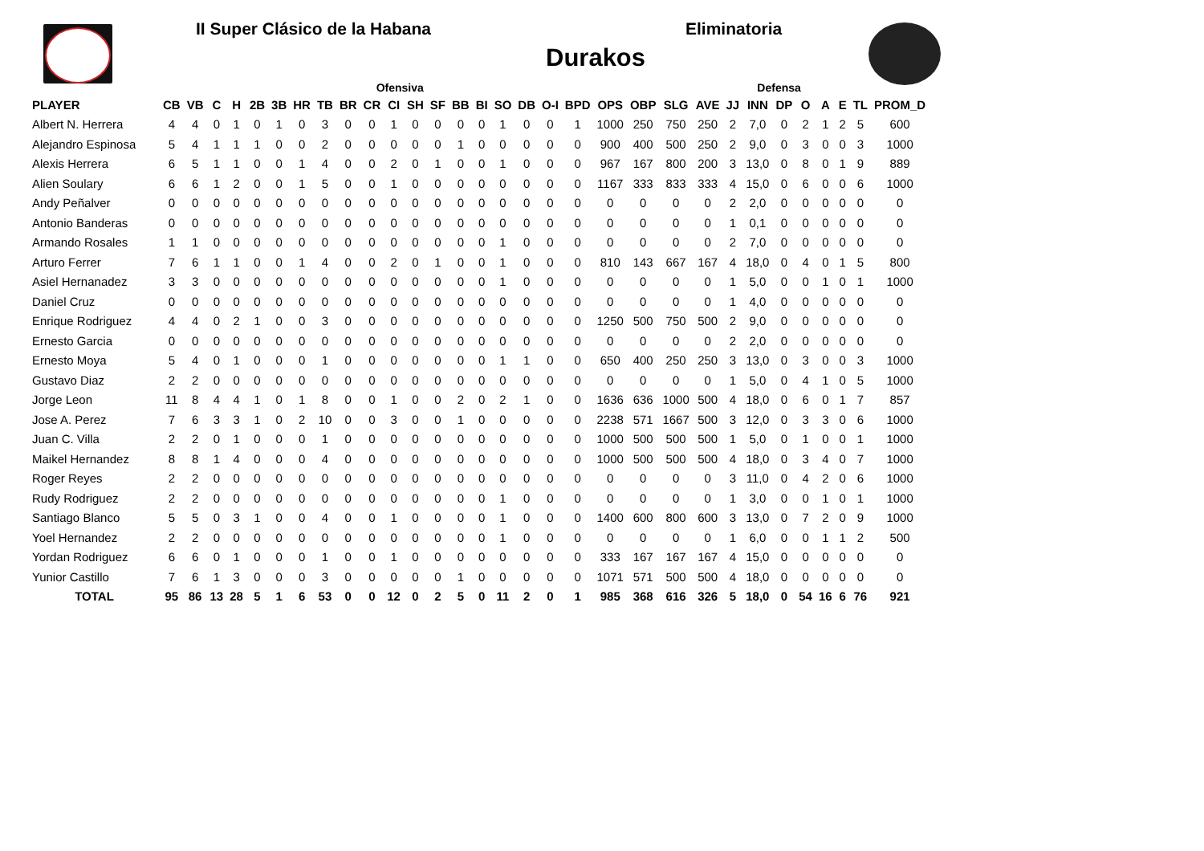II Super Clásico de la Habana Eliminatoria
Durakos
| | Ofensiva | | | | | | | | | | | | | | | | | | | | | | | | Defensa | | | | | | |
| --- | --- | --- | --- | --- | --- | --- | --- | --- | --- | --- | --- | --- | --- | --- | --- | --- | --- | --- | --- | --- | --- | --- | --- | --- | --- | --- | --- | --- | --- | --- | --- |
| PLAYER | CB | VB | C | H | 2B | 3B | HR | TB | BR | CR | CI | SH | SF | BB | BI | SO | DB | O-I | BPD | OPS | OBP | SLG | AVE | JJ | INN | DP | O | A | E | TL | PROM_D |
| Albert N. Herrera | 4 | 4 | 0 | 1 | 0 | 1 | 0 | 3 | 0 | 0 | 1 | 0 | 0 | 0 | 0 | 1 | 0 | 0 | 1 | 1000 | 250 | 750 | 250 | 2 | 7,0 | 0 | 2 | 1 | 2 | 5 | 600 |
| Alejandro Espinosa | 5 | 4 | 1 | 1 | 1 | 0 | 0 | 2 | 0 | 0 | 0 | 0 | 0 | 1 | 0 | 0 | 0 | 0 | 0 | 900 | 400 | 500 | 250 | 2 | 9,0 | 0 | 3 | 0 | 0 | 3 | 1000 |
| Alexis Herrera | 6 | 5 | 1 | 1 | 0 | 0 | 1 | 4 | 0 | 0 | 2 | 0 | 1 | 0 | 0 | 1 | 0 | 0 | 0 | 967 | 167 | 800 | 200 | 3 | 13,0 | 0 | 8 | 0 | 1 | 9 | 889 |
| Alien Soulary | 6 | 6 | 1 | 2 | 0 | 0 | 1 | 5 | 0 | 0 | 1 | 0 | 0 | 0 | 0 | 0 | 0 | 0 | 0 | 1167 | 333 | 833 | 333 | 4 | 15,0 | 0 | 6 | 0 | 0 | 6 | 1000 |
| Andy Peñalver | 0 | 0 | 0 | 0 | 0 | 0 | 0 | 0 | 0 | 0 | 0 | 0 | 0 | 0 | 0 | 0 | 0 | 0 | 0 | 0 | 0 | 0 | 0 | 2 | 2,0 | 0 | 0 | 0 | 0 | 0 | 0 |
| Antonio Banderas | 0 | 0 | 0 | 0 | 0 | 0 | 0 | 0 | 0 | 0 | 0 | 0 | 0 | 0 | 0 | 0 | 0 | 0 | 0 | 0 | 0 | 0 | 0 | 1 | 0,1 | 0 | 0 | 0 | 0 | 0 | 0 |
| Armando Rosales | 1 | 1 | 0 | 0 | 0 | 0 | 0 | 0 | 0 | 0 | 0 | 0 | 0 | 0 | 0 | 1 | 0 | 0 | 0 | 0 | 0 | 0 | 0 | 2 | 7,0 | 0 | 0 | 0 | 0 | 0 | 0 |
| Arturo Ferrer | 7 | 6 | 1 | 1 | 0 | 0 | 1 | 4 | 0 | 0 | 2 | 0 | 1 | 0 | 0 | 1 | 0 | 0 | 0 | 810 | 143 | 667 | 167 | 4 | 18,0 | 0 | 4 | 0 | 1 | 5 | 800 |
| Asiel Hernanadez | 3 | 3 | 0 | 0 | 0 | 0 | 0 | 0 | 0 | 0 | 0 | 0 | 0 | 0 | 0 | 1 | 0 | 0 | 0 | 0 | 0 | 0 | 0 | 1 | 5,0 | 0 | 0 | 1 | 0 | 1 | 1000 |
| Daniel Cruz | 0 | 0 | 0 | 0 | 0 | 0 | 0 | 0 | 0 | 0 | 0 | 0 | 0 | 0 | 0 | 0 | 0 | 0 | 0 | 0 | 0 | 0 | 0 | 1 | 4,0 | 0 | 0 | 0 | 0 | 0 | 0 |
| Enrique Rodriguez | 4 | 4 | 0 | 2 | 1 | 0 | 0 | 3 | 0 | 0 | 0 | 0 | 0 | 0 | 0 | 0 | 0 | 0 | 0 | 1250 | 500 | 750 | 500 | 2 | 9,0 | 0 | 0 | 0 | 0 | 0 | 0 |
| Ernesto Garcia | 0 | 0 | 0 | 0 | 0 | 0 | 0 | 0 | 0 | 0 | 0 | 0 | 0 | 0 | 0 | 0 | 0 | 0 | 0 | 0 | 0 | 0 | 0 | 2 | 2,0 | 0 | 0 | 0 | 0 | 0 | 0 |
| Ernesto Moya | 5 | 4 | 0 | 1 | 0 | 0 | 0 | 1 | 0 | 0 | 0 | 0 | 0 | 0 | 0 | 1 | 1 | 0 | 0 | 650 | 400 | 250 | 250 | 3 | 13,0 | 0 | 3 | 0 | 0 | 3 | 1000 |
| Gustavo Diaz | 2 | 2 | 0 | 0 | 0 | 0 | 0 | 0 | 0 | 0 | 0 | 0 | 0 | 0 | 0 | 0 | 0 | 0 | 0 | 0 | 0 | 0 | 0 | 1 | 5,0 | 0 | 4 | 1 | 0 | 5 | 1000 |
| Jorge Leon | 11 | 8 | 4 | 4 | 1 | 0 | 1 | 8 | 0 | 0 | 1 | 0 | 0 | 2 | 0 | 2 | 1 | 0 | 0 | 1636 | 636 | 1000 | 500 | 4 | 18,0 | 0 | 6 | 0 | 1 | 7 | 857 |
| Jose A. Perez | 7 | 6 | 3 | 3 | 1 | 0 | 2 | 10 | 0 | 0 | 3 | 0 | 0 | 1 | 0 | 0 | 0 | 0 | 0 | 2238 | 571 | 1667 | 500 | 3 | 12,0 | 0 | 3 | 3 | 0 | 6 | 1000 |
| Juan C. Villa | 2 | 2 | 0 | 1 | 0 | 0 | 0 | 1 | 0 | 0 | 0 | 0 | 0 | 0 | 0 | 0 | 0 | 0 | 0 | 1000 | 500 | 500 | 500 | 1 | 5,0 | 0 | 1 | 0 | 0 | 1 | 1000 |
| Maikel Hernandez | 8 | 8 | 1 | 4 | 0 | 0 | 0 | 4 | 0 | 0 | 0 | 0 | 0 | 0 | 0 | 0 | 0 | 0 | 0 | 1000 | 500 | 500 | 500 | 4 | 18,0 | 0 | 3 | 4 | 0 | 7 | 1000 |
| Roger Reyes | 2 | 2 | 0 | 0 | 0 | 0 | 0 | 0 | 0 | 0 | 0 | 0 | 0 | 0 | 0 | 0 | 0 | 0 | 0 | 0 | 0 | 0 | 0 | 3 | 11,0 | 0 | 4 | 2 | 0 | 6 | 1000 |
| Rudy Rodriguez | 2 | 2 | 0 | 0 | 0 | 0 | 0 | 0 | 0 | 0 | 0 | 0 | 0 | 0 | 0 | 1 | 0 | 0 | 0 | 0 | 0 | 0 | 0 | 1 | 3,0 | 0 | 0 | 1 | 0 | 1 | 1000 |
| Santiago Blanco | 5 | 5 | 0 | 3 | 1 | 0 | 0 | 4 | 0 | 0 | 1 | 0 | 0 | 0 | 0 | 1 | 0 | 0 | 0 | 1400 | 600 | 800 | 600 | 3 | 13,0 | 0 | 7 | 2 | 0 | 9 | 1000 |
| Yoel Hernandez | 2 | 2 | 0 | 0 | 0 | 0 | 0 | 0 | 0 | 0 | 0 | 0 | 0 | 0 | 0 | 1 | 0 | 0 | 0 | 0 | 0 | 0 | 0 | 1 | 6,0 | 0 | 0 | 1 | 1 | 2 | 500 |
| Yordan Rodriguez | 6 | 6 | 0 | 1 | 0 | 0 | 0 | 1 | 0 | 0 | 1 | 0 | 0 | 0 | 0 | 0 | 0 | 0 | 0 | 333 | 167 | 167 | 167 | 4 | 15,0 | 0 | 0 | 0 | 0 | 0 | 0 |
| Yunior Castillo | 7 | 6 | 1 | 3 | 0 | 0 | 0 | 3 | 0 | 0 | 0 | 0 | 0 | 1 | 0 | 0 | 0 | 0 | 0 | 1071 | 571 | 500 | 500 | 4 | 18,0 | 0 | 0 | 0 | 0 | 0 | 0 |
| TOTAL | 95 | 86 | 13 | 28 | 5 | 1 | 6 | 53 | 0 | 0 | 12 | 0 | 2 | 5 | 0 | 11 | 2 | 0 | 1 | 985 | 368 | 616 | 326 | 5 | 18,0 | 0 | 54 | 16 | 6 | 76 | 921 |